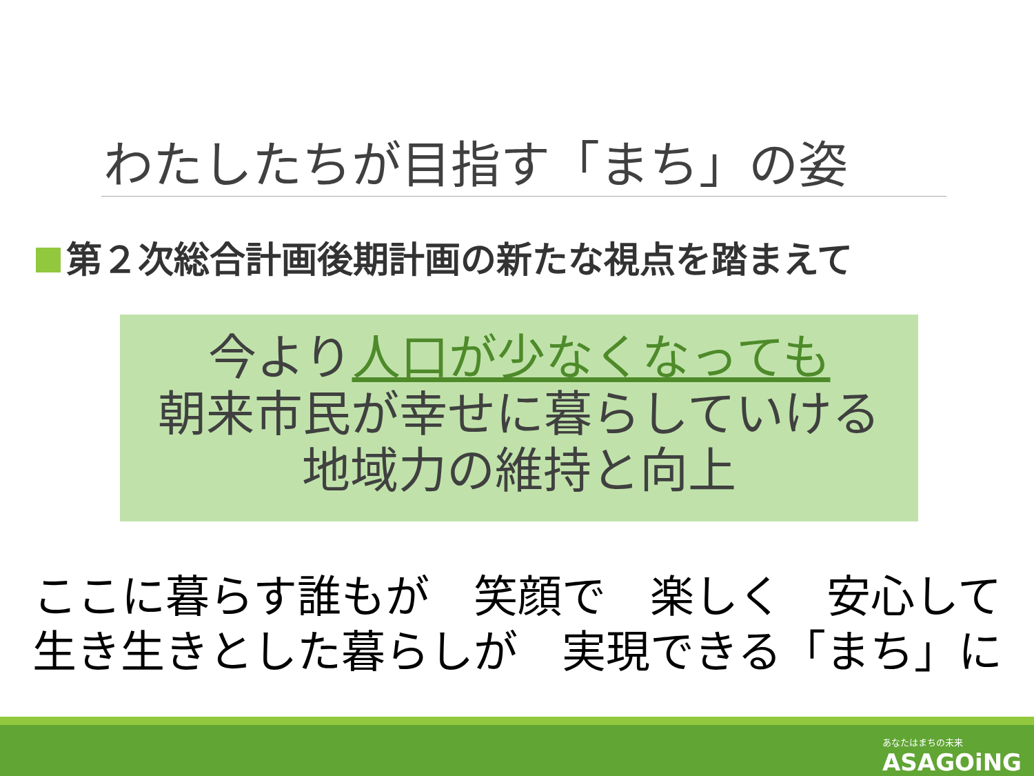わたしたちが目指す「まち」の姿
第２次総合計画後期計画の新たな視点を踏まえて
今より人口が少なくなっても
朝来市民が幸せに暮らしていける
地域力の維持と向上
ここに暮らす誰もが　笑顔で　楽しく　安心して
生き生きとした暮らしが　実現できる「まち」に
あなたはまちの未来
ASAGOiNG